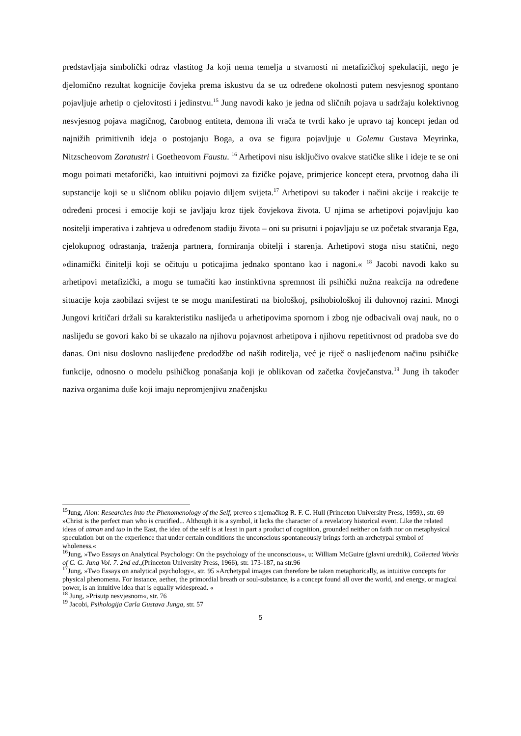predstavljaja simbolički odraz vlastitog Ja koji nema temelja u stvarnosti ni metafizičkoj spekulaciji, nego je djelomično rezultat kognicije čovjeka prema iskustvu da se uz određene okolnosti putem nesvjesnog spontano pojavljuje arhetip o cjelovitosti i jedinstvu.<sup>15</sup> Jung navodi kako je jedna od sličnih pojava u sadržaju kolektivnog nesvjesnog pojava magičnog, čarobnog entiteta, demona ili vrača te tvrdi kako je upravo taj koncept jedan od najnižih primitivnih ideja o postojanju Boga, a ova se figura pojavljuje u Golemu Gustava Meyrinka, Nitzscheovom Zaratustri i Goetheovom Faustu. <sup>16</sup> Arhetipovi nisu isključivo ovakve statičke slike i ideje te se oni mogu poimati metaforički, kao intuitivni pojmovi za fizičke pojave, primjerice koncept etera, prvotnog daha ili supstancije koji se u sličnom obliku pojavio diljem svijeta.<sup>17</sup> Arhetipovi su također i načini akcije i reakcije te određeni procesi i emocije koji se javljaju kroz tijek čovjekova života. U njima se arhetipovi pojavljuju kao nositelji imperativa i zahtjeva u određenom stadiju života – oni su prisutni i pojavljaju se uz početak stvaranja Ega, cjelokupnog odrastanja, traženja partnera, formiranja obitelji i starenja. Arhetipovi stoga nisu statični, nego »dinamički činitelji koji se očituju u poticajima jednako spontano kao i nagoni.« <sup>18</sup> Jacobi navodi kako su arhetipovi metafizički, a mogu se tumačiti kao instinktivna spremnost ili psihički nužna reakcija na određene situacije koja zaobilazi svijest te se mogu manifestirati na biološkoj, psihobiološkoj ili duhovnoj razini. Mnogi Jungovi kritičari držali su karakteristiku naslijeđa u arhetipovima spornom i zbog nje odbacivali ovaj nauk, no o naslijeđu se govori kako bi se ukazalo na njihovu pojavnost arhetipova i njihovu repetitivnost od pradoba sve do danas. Oni nisu doslovno naslijeđene predodžbe od naših roditelja, već je riječ o naslijeđenom načinu psihičke funkcije, odnosno o modelu psihičkog ponašanja koji je oblikovan od začetka čovječanstva.<sup>19</sup> Jung ih također naziva organima duše koji imaju nepromjenjivu značenjsku
<sup>15</sup> Jung, Aion: Researches into the Phenomenology of the Self, preveo s njemačkog R. F. C. Hull (Princeton University Press, 1959)., str. 69 »Christ is the perfect man who is crucified... Although it is a symbol, it lacks the character of a revelatory historical event. Like the related ideas of atman and tao in the East, the idea of the self is at least in part a product of cognition, grounded neither on faith nor on metaphysical speculation but on the experience that under certain conditions the unconscious spontaneously brings forth an archetypal symbol of wholeness.«
<sup>16</sup> Jung, »Two Essays on Analytical Psychology: On the psychology of the unconscious«, u: William McGuire (glavni urednik), Collected Works of C. G. Jung Vol. 7. 2nd ed.,(Princeton University Press, 1966), str. 173-187, na str.96
<sup>17</sup> Jung, »Two Essays on analytical psychology«, str. 95 »Archetypal images can therefore be taken metaphorically, as intuitive concepts for physical phenomena. For instance, aether, the primordial breath or soul-substance, is a concept found all over the world, and energy, or magical power, is an intuitive idea that is equally widespread. «
<sup>18</sup> Jung, »Prisutp nesvjesnom«, str. 76
<sup>19</sup> Jacobi, Psihologija Carla Gustava Junga, str. 57
5